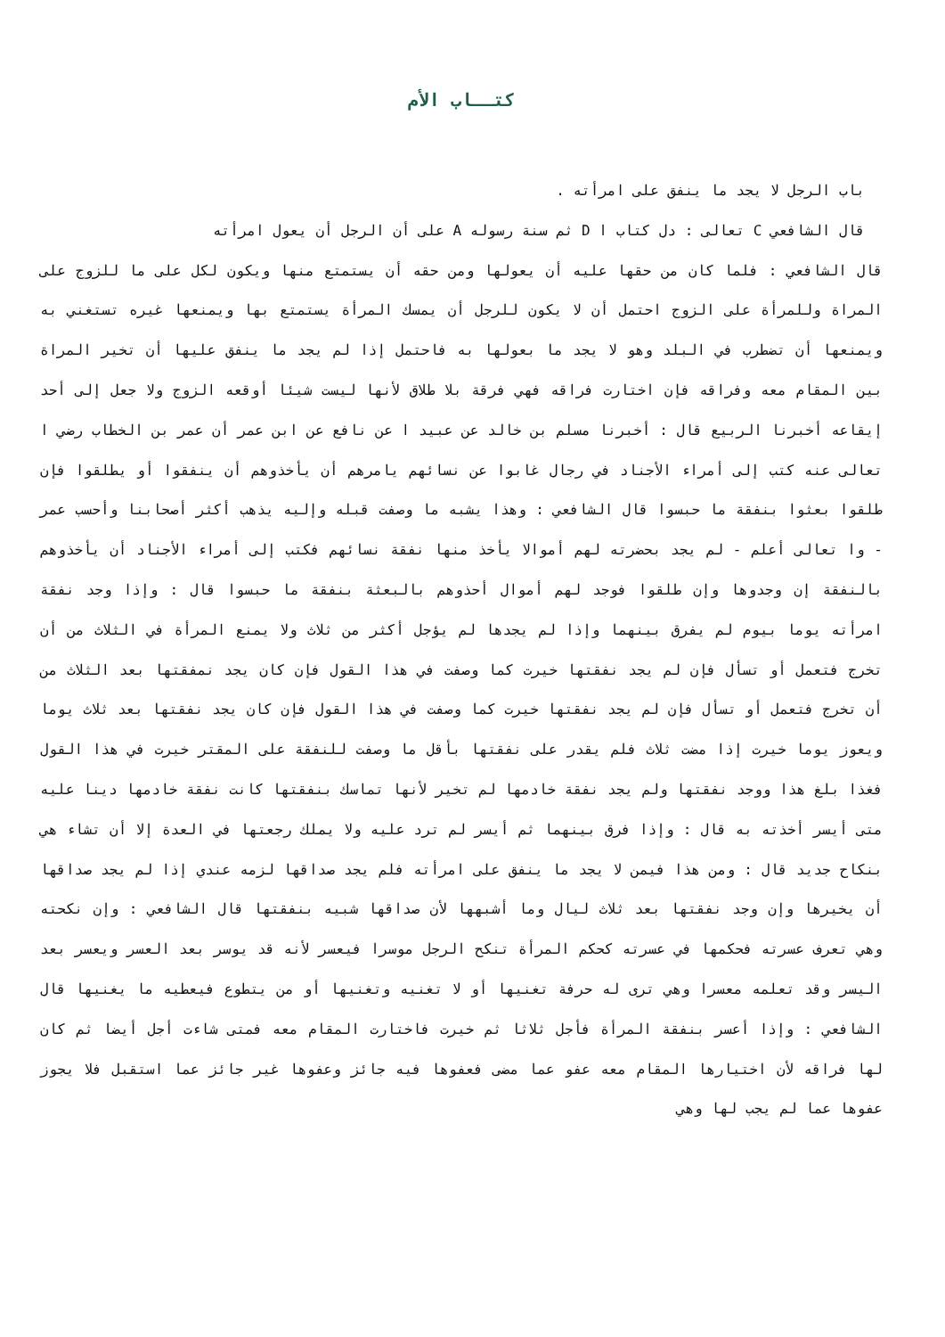كتــاب الأم
باب الرجل لا يجد ما ينفق على امرأته .
قال الشافعي C تعالى : دل كتاب ا D ثم سنة رسوله A على أن الرجل أن يعول امرأته
قال الشافعي : فلما كان من حقها عليه أن يعولها ومن حقه أن يستمتع منها ويكون لكل على ما للزوج على المراة وللمرأة على الزوج احتمل أن لا يكون للرجل أن يمسك المرأة يستمتع بها ويمنعها غيره تستغني به ويمنعها أن تضطرب في البلد وهو لا يجد ما بعولها به فاحتمل إذا لم يجد ما ينفق عليها أن تخير المراة بين المقام معه وفراقه فإن اختارت فراقه فهي فرقة بلا طلاق لأنها ليست شيئا أوقعه الزوج ولا جعل إلى أحد إيقاعه أخبرنا الربيع قال : أخبرنا مسلم بن خالد عن عبيد ا عن نافع عن ابن عمر أن عمر بن الخطاب رضي ا تعالى عنه كتب إلى أمراء الأجناد في رجال غابوا عن نسائهم يامرهم أن يأخذوهم أن ينفقوا أو يطلقوا فإن طلقوا بعثوا بنفقة ما حبسوا قال الشافعي : وهذا يشبه ما وصفت قبله وإليه يذهب أكثر أصحابنا وأحسب عمر - وا تعالى أعلم - لم يجد بحضرته لهم أموالا يأخذ منها نفقة نسائهم فكتب إلى أمراء الأجناد أن يأخذوهم بالنفقة إن وجدوها وإن طلقوا فوجد لهم أموال أحذوهم بالبعثة بنفقة ما حبسوا قال : وإذا وجد نفقة امرأته يوما بيوم لم يفرق بينهما وإذا لم يجدها لم يؤجل أكثر من ثلاث ولا يمنع المرأة في الثلاث من أن تخرج فتعمل أو تسأل فإن لم يجد نفقتها خيرت كما وصفت في هذا القول فإن كان يجد نمفقتها بعد الثلاث من أن تخرج فتعمل أو تسأل فإن لم يجد نفقتها خيرت كما وصفت في هذا القول فإن كان يجد نفقتها بعد ثلاث يوما ويعوز يوما خيرت إذا مضت ثلاث فلم يقدر على نفقتها بأقل ما وصفت للنفقة على المقتر خيرت في هذا القول فغذا بلغ هذا ووجد نفقتها ولم يجد نفقة خادمها لم تخير لأنها تماسك بنفقتها كانت نفقة خادمها دينا عليه متى أيسر أخذته به قال : وإذا فرق بينهما ثم أيسر لم ترد عليه ولا يملك رجعتها في العدة إلا أن تشاء هي بنكاح جديد قال : ومن هذا فيمن لا يجد ما ينفق على امرأته فلم يجد صداقها لزمه عندي إذا لم يجد صداقها أن يخيرها وإن وجد نفقتها بعد ثلاث ليال وما أشبهها لأن صداقها شبيه بنفقتها قال الشافعي : وإن نكحته وهي تعرف عسرته فحكمها في عسرته كحكم المرأة تنكح الرجل موسرا فيعسر لأنه قد يوسر بعد العسر ويعسر بعد اليسر وقد تعلمه معسرا وهي ترى له حرفة تغنيها أو لا تغنيه وتغنيها أو من يتطوع فيعطيه ما يغنيها قال الشافعي : وإذا أعسر بنفقة المرأة فأجل ثلاثا ثم خيرت فاختارت المقام معه فمتى شاءت أجل أيضا ثم كان لها فراقه لأن اختيارها المقام معه عفو عما مضى فعفوها فيه جائز وعفوها غير جائز عما استقبل فلا يجوز عفوها عما لم يجب لها وهي